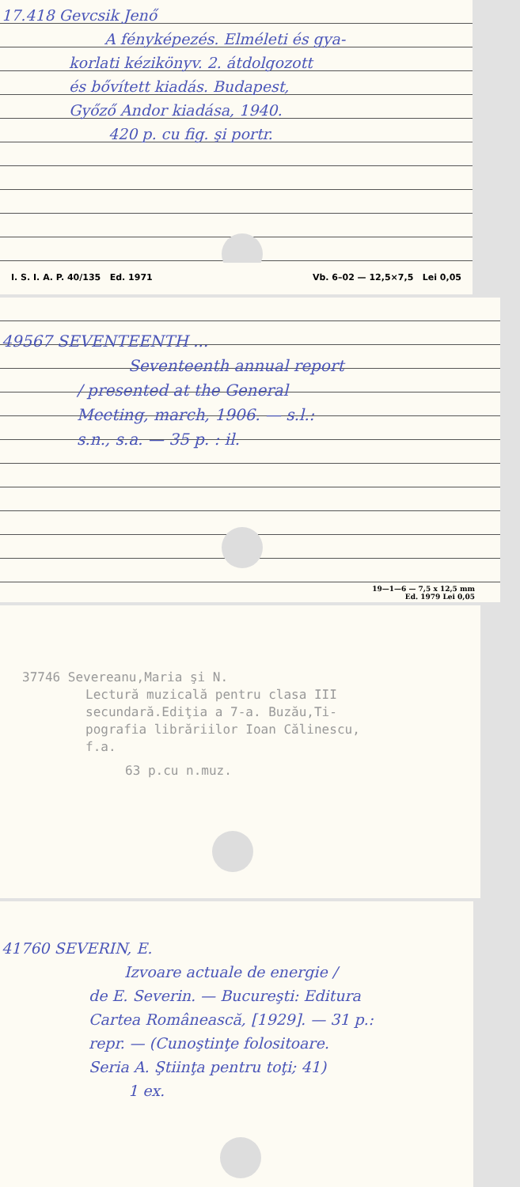17.418 Gevcsik Jenő
A fényképezés. Elméleti és gya-
korlati kézikönyv. 2. átdolgozott
és bővített kiadás. Budapest,
Győző Andor kiadása, 1940.
420 p. cu fig. şi portr.
I. S. I. A. P. 40/135 Ed. 1971 Vb. 6–02 — 12,5×7,5 Lei 0,05
49567 SEVENTEENTH ...
Seventeenth annual report
/ presented at the General
Meeting, march, 1906. — s.l.:
s.n., s.a. — 35 p. : il.
19—1—6 — 7,5 x 12,5 mm
Ed. 1979 Lei 0,05
37746 Severeanu,Maria şi N.
Lectură muzicală pentru clasa III
secundară.Ediţia a 7-a. Buzău,Ti-
pografia librăriilor Ioan Călinescu,
f.a.
63 p.cu n.muz.
41760 SEVERIN, E.
Izvoare actuale de energie /
de E. Severin. — Bucureşti: Editura
Cartea Românească, [1929]. — 31 p.:
repr. — (Cunoştinţe folositoare.
Seria A. Ştiinţa pentru toţi; 41)
1 ex.